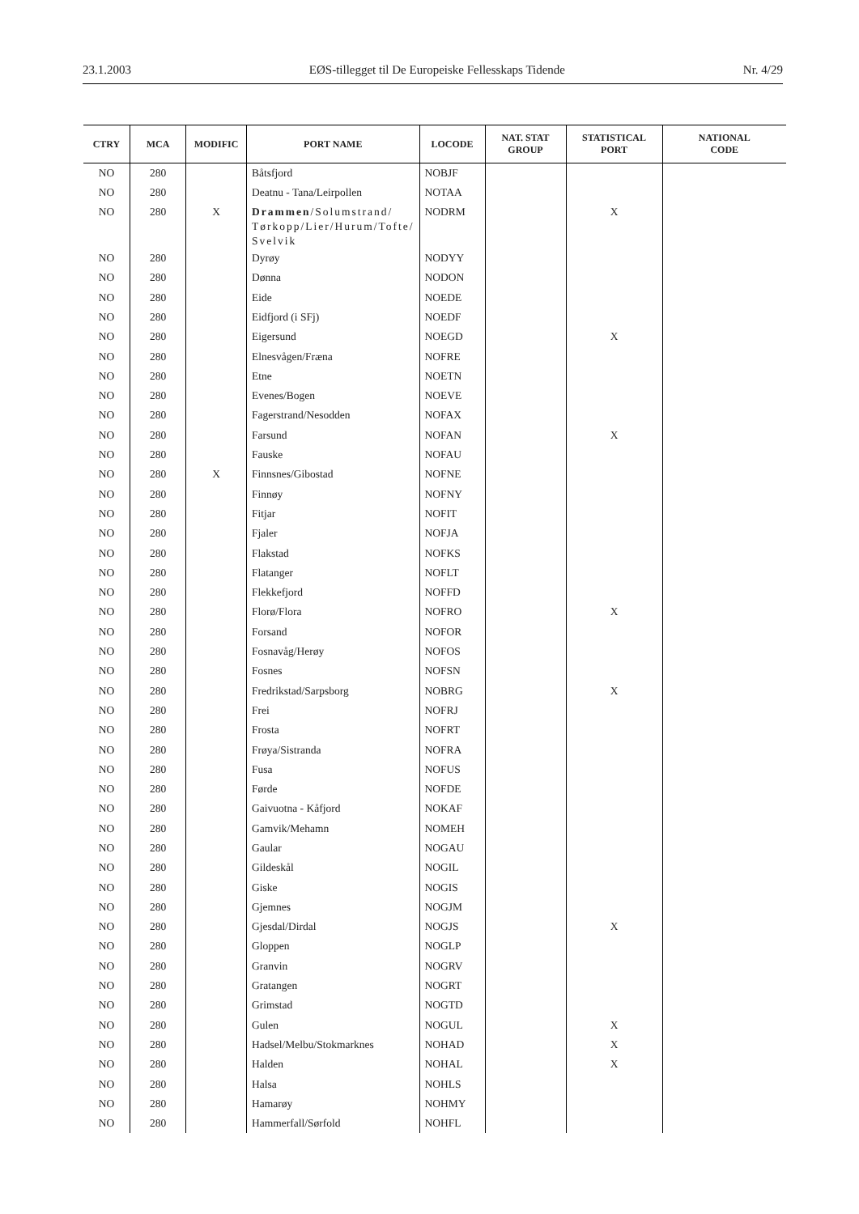23.1.2003 EØS-tillegget til De Europeiske Fellesskaps Tidende Nr. 4/29
| CTRY | MCA | MODIFIC | PORT NAME | LOCODE | NAT. STAT GROUP | STATISTICAL PORT | NATIONAL CODE |
| --- | --- | --- | --- | --- | --- | --- | --- |
| NO | 280 | | Båtsfjord | NOBJF | | | |
| NO | 280 | | Deatnu - Tana/Leirpollen | NOTAA | | | |
| NO | 280 | X | Drammen /Solumstrand/ Tørkopp/Lier/Hurum/Tofte/ Svelvik | NODRM | | X | |
| NO | 280 | | Dyrøy | NODYY | | | |
| NO | 280 | | Dønna | NODON | | | |
| NO | 280 | | Eide | NOEDE | | | |
| NO | 280 | | Eidfjord (i SFj) | NOEDF | | | |
| NO | 280 | | Eigersund | NOEGD | | X | |
| NO | 280 | | Elnesvågen/Fræna | NOFRE | | | |
| NO | 280 | | Etne | NOETN | | | |
| NO | 280 | | Evenes/Bogen | NOEVE | | | |
| NO | 280 | | Fagerstrand/Nesodden | NOFAX | | | |
| NO | 280 | | Farsund | NOFAN | | X | |
| NO | 280 | | Fauske | NOFAU | | | |
| NO | 280 | X | Finnsnes/Gibostad | NOFNE | | | |
| NO | 280 | | Finnøy | NOFNY | | | |
| NO | 280 | | Fitjar | NOFIT | | | |
| NO | 280 | | Fjaler | NOFJA | | | |
| NO | 280 | | Flakstad | NOFKS | | | |
| NO | 280 | | Flatanger | NOFLT | | | |
| NO | 280 | | Flekkefjord | NOFFD | | | |
| NO | 280 | | Florø/Flora | NOFRO | | X | |
| NO | 280 | | Forsand | NOFOR | | | |
| NO | 280 | | Fosnavåg/Herøy | NOFOS | | | |
| NO | 280 | | Fosnes | NOFSN | | | |
| NO | 280 | | Fredrikstad/Sarpsborg | NOBRG | | X | |
| NO | 280 | | Frei | NOFRJ | | | |
| NO | 280 | | Frosta | NOFRT | | | |
| NO | 280 | | Frøya/Sistranda | NOFRA | | | |
| NO | 280 | | Fusa | NOFUS | | | |
| NO | 280 | | Førde | NOFDE | | | |
| NO | 280 | | Gaivuotna - Kåfjord | NOKAF | | | |
| NO | 280 | | Gamvik/Mehamn | NOMEH | | | |
| NO | 280 | | Gaular | NOGAU | | | |
| NO | 280 | | Gildeskål | NOGIL | | | |
| NO | 280 | | Giske | NOGIS | | | |
| NO | 280 | | Gjemnes | NOGJM | | | |
| NO | 280 | | Gjesdal/Dirdal | NOGJS | | X | |
| NO | 280 | | Gloppen | NOGLP | | | |
| NO | 280 | | Granvin | NOGRV | | | |
| NO | 280 | | Gratangen | NOGRT | | | |
| NO | 280 | | Grimstad | NOGTD | | | |
| NO | 280 | | Gulen | NOGUL | | X | |
| NO | 280 | | Hadsel/Melbu/Stokmarknes | NOHAD | | X | |
| NO | 280 | | Halden | NOHAL | | X | |
| NO | 280 | | Halsa | NOHLS | | | |
| NO | 280 | | Hamarøy | NOHMY | | | |
| NO | 280 | | Hammerfall/Sørfold | NOHFL | | | |